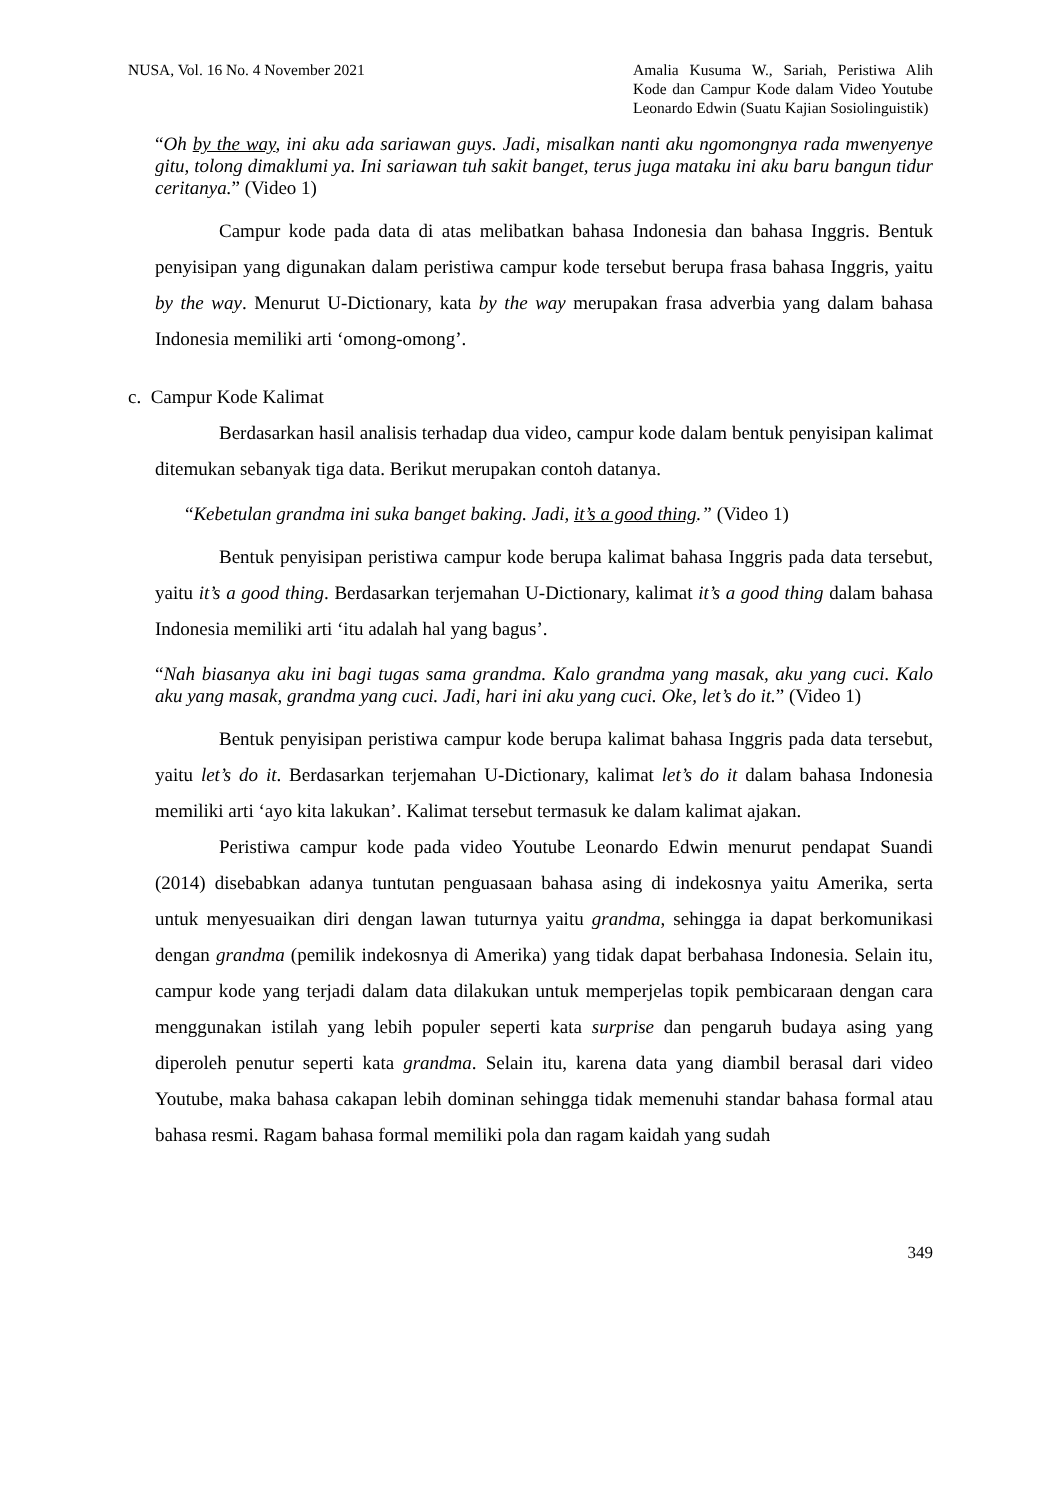NUSA, Vol. 16 No. 4 November 2021
Amalia Kusuma W., Sariah, Peristiwa Alih Kode dan Campur Kode dalam Video Youtube Leonardo Edwin (Suatu Kajian Sosiolinguistik)
“Oh by the way, ini aku ada sariawan guys. Jadi, misalkan nanti aku ngomongnya rada mwenyenye gitu, tolong dimaklumi ya. Ini sariawan tuh sakit banget, terus juga mataku ini aku baru bangun tidur ceritanya.” (Video 1)
Campur kode pada data di atas melibatkan bahasa Indonesia dan bahasa Inggris. Bentuk penyisipan yang digunakan dalam peristiwa campur kode tersebut berupa frasa bahasa Inggris, yaitu by the way. Menurut U-Dictionary, kata by the way merupakan frasa adverbia yang dalam bahasa Indonesia memiliki arti ‘omong-omong’.
c. Campur Kode Kalimat
Berdasarkan hasil analisis terhadap dua video, campur kode dalam bentuk penyisipan kalimat ditemukan sebanyak tiga data. Berikut merupakan contoh datanya.
“Kebetulan grandma ini suka banget baking. Jadi, it’s a good thing.” (Video 1)
Bentuk penyisipan peristiwa campur kode berupa kalimat bahasa Inggris pada data tersebut, yaitu it’s a good thing. Berdasarkan terjemahan U-Dictionary, kalimat it’s a good thing dalam bahasa Indonesia memiliki arti ‘itu adalah hal yang bagus’.
“Nah biasanya aku ini bagi tugas sama grandma. Kalo grandma yang masak, aku yang cuci. Kalo aku yang masak, grandma yang cuci. Jadi, hari ini aku yang cuci. Oke, let’s do it.” (Video 1)
Bentuk penyisipan peristiwa campur kode berupa kalimat bahasa Inggris pada data tersebut, yaitu let’s do it. Berdasarkan terjemahan U-Dictionary, kalimat let’s do it dalam bahasa Indonesia memiliki arti ‘ayo kita lakukan’. Kalimat tersebut termasuk ke dalam kalimat ajakan.
Peristiwa campur kode pada video Youtube Leonardo Edwin menurut pendapat Suandi (2014) disebabkan adanya tuntutan penguasaan bahasa asing di indekosnya yaitu Amerika, serta untuk menyesuaikan diri dengan lawan tuturnya yaitu grandma, sehingga ia dapat berkomunikasi dengan grandma (pemilik indekosnya di Amerika) yang tidak dapat berbahasa Indonesia. Selain itu, campur kode yang terjadi dalam data dilakukan untuk memperjelas topik pembicaraan dengan cara menggunakan istilah yang lebih populer seperti kata surprise dan pengaruh budaya asing yang diperoleh penutur seperti kata grandma. Selain itu, karena data yang diambil berasal dari video Youtube, maka bahasa cakapan lebih dominan sehingga tidak memenuhi standar bahasa formal atau bahasa resmi. Ragam bahasa formal memiliki pola dan ragam kaidah yang sudah
349